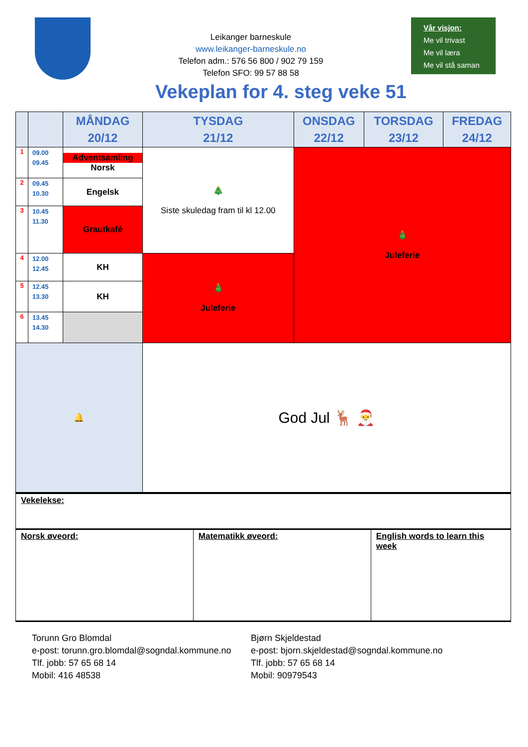Leikanger barneskule
www.leikanger-barneskule.no
Telefon adm.: 576 56 800 / 902 79 159
Telefon SFO: 99 57 88 58
Vår visjon:
Me vil trivast
Me vil læra
Me vil stå saman
Vekeplan for 4. steg veke 51
| | | MÅNDAG 20/12 | TYSDAG 21/12 | ONSDAG 22/12 | TORSDAG 23/12 | FREDAG 24/12 |
| --- | --- | --- | --- | --- | --- | --- |
| 1 | 09.00 09.45 | Adventsamling Norsk | 🎄 Siste skuledag fram til kl 12.00 | 🎄 Juleferie | | |
| 2 | 09.45 10.30 | Engelsk | | | | |
| 3 | 10.45 11.30 | Grautkafé | | | | |
| 4 | 12.00 12.45 | KH | 🎄 Juleferie | | | |
| 5 | 12.45 13.30 | KH | | | | |
| 6 | 13.45 14.30 | | | | | |
| 🔔 | | | God Jul 🦌 🎅 | | | |
Vekelekse:
Norsk øveord: Matematikk øveord: English words to learn this week
Torunn Gro Blomdal
e-post: torunn.gro.blomdal@sogndal.kommune.no
Tlf. jobb: 57 65 68 14
Mobil: 416 48538
Bjørn Skjeldestad
e-post: bjorn.skjeldestad@sogndal.kommune.no
Tlf. jobb: 57 65 68 14
Mobil: 90979543